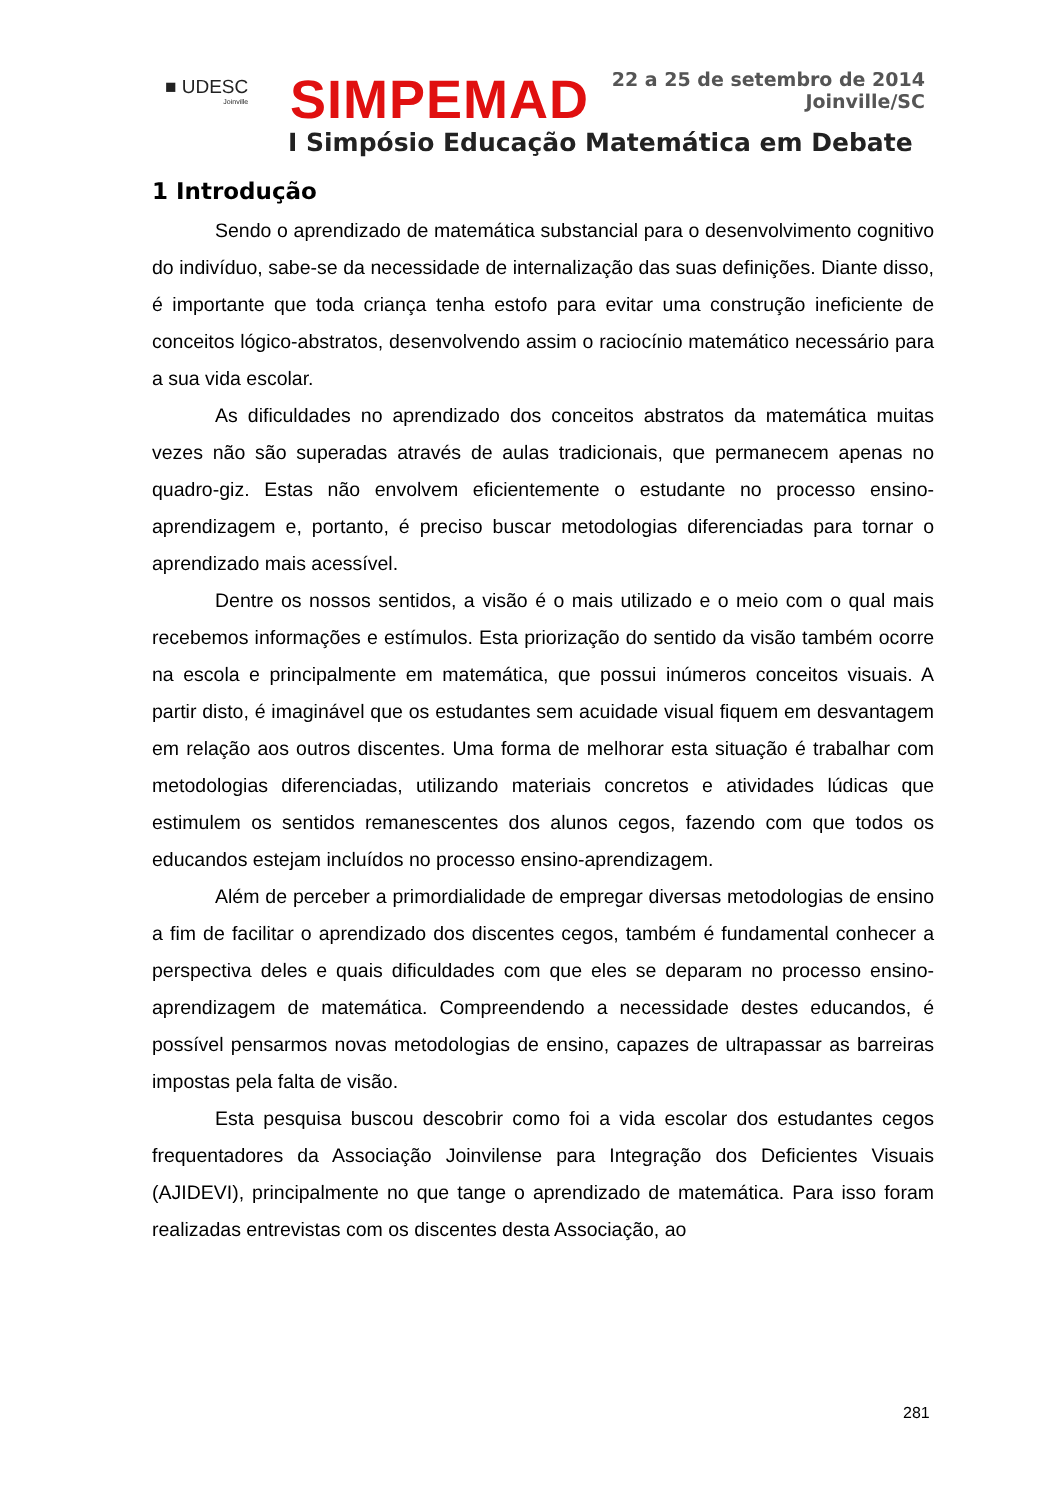■ UDESC
Joinville
SIMPEMAD
22 a 25 de setembro de 2014
Joinville/SC
I Simpósio Educação Matemática em Debate
1 Introdução
Sendo o aprendizado de matemática substancial para o desenvolvimento cognitivo do indivíduo, sabe-se da necessidade de internalização das suas definições. Diante disso, é importante que toda criança tenha estofo para evitar uma construção ineficiente de conceitos lógico-abstratos, desenvolvendo assim o raciocínio matemático necessário para a sua vida escolar.
As dificuldades no aprendizado dos conceitos abstratos da matemática muitas vezes não são superadas através de aulas tradicionais, que permanecem apenas no quadro-giz. Estas não envolvem eficientemente o estudante no processo ensino-aprendizagem e, portanto, é preciso buscar metodologias diferenciadas para tornar o aprendizado mais acessível.
Dentre os nossos sentidos, a visão é o mais utilizado e o meio com o qual mais recebemos informações e estímulos. Esta priorização do sentido da visão também ocorre na escola e principalmente em matemática, que possui inúmeros conceitos visuais. A partir disto, é imaginável que os estudantes sem acuidade visual fiquem em desvantagem em relação aos outros discentes. Uma forma de melhorar esta situação é trabalhar com metodologias diferenciadas, utilizando materiais concretos e atividades lúdicas que estimulem os sentidos remanescentes dos alunos cegos, fazendo com que todos os educandos estejam incluídos no processo ensino-aprendizagem.
Além de perceber a primordialidade de empregar diversas metodologias de ensino a fim de facilitar o aprendizado dos discentes cegos, também é fundamental conhecer a perspectiva deles e quais dificuldades com que eles se deparam no processo ensino-aprendizagem de matemática. Compreendendo a necessidade destes educandos, é possível pensarmos novas metodologias de ensino, capazes de ultrapassar as barreiras impostas pela falta de visão.
Esta pesquisa buscou descobrir como foi a vida escolar dos estudantes cegos frequentadores da Associação Joinvilense para Integração dos Deficientes Visuais (AJIDEVI), principalmente no que tange o aprendizado de matemática. Para isso foram realizadas entrevistas com os discentes desta Associação, ao
281